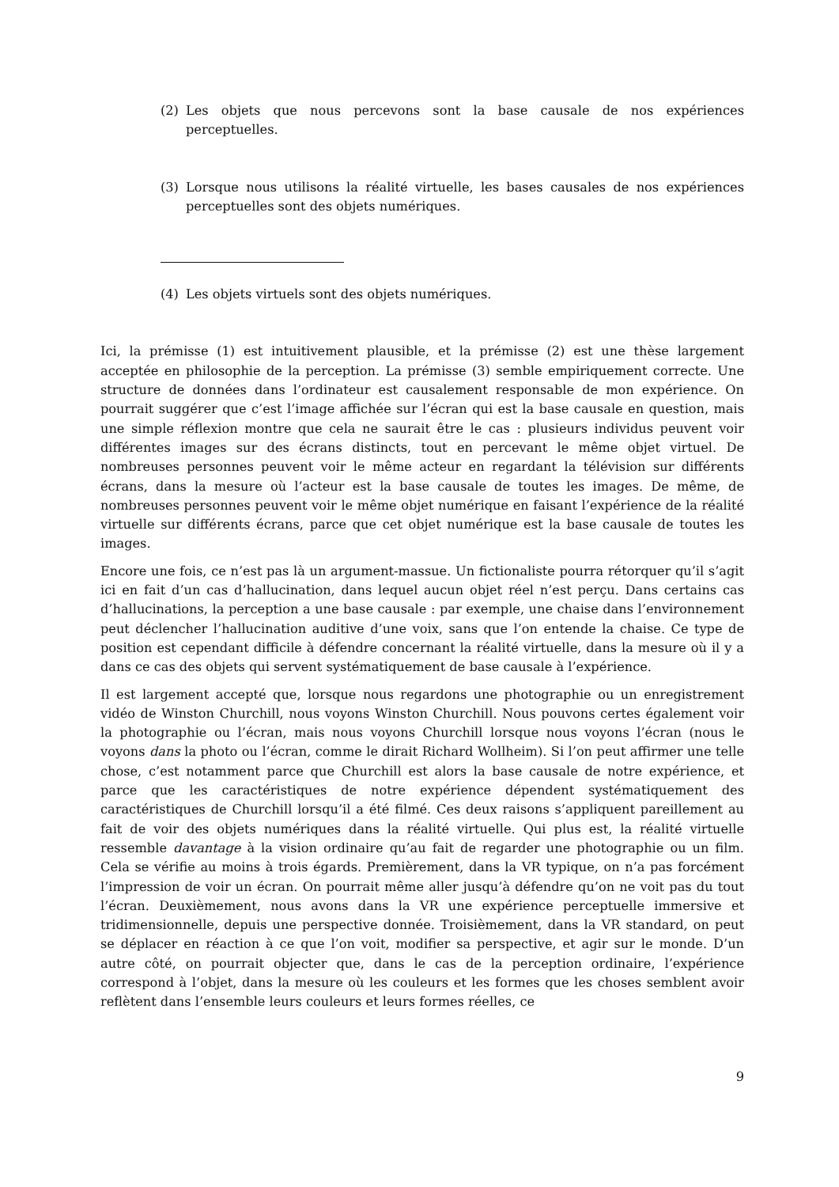(2) Les objets que nous percevons sont la base causale de nos expériences perceptuelles.
(3) Lorsque nous utilisons la réalité virtuelle, les bases causales de nos expériences perceptuelles sont des objets numériques.
(4) Les objets virtuels sont des objets numériques.
Ici, la prémisse (1) est intuitivement plausible, et la prémisse (2) est une thèse largement acceptée en philosophie de la perception. La prémisse (3) semble empiriquement correcte. Une structure de données dans l’ordinateur est causalement responsable de mon expérience. On pourrait suggérer que c’est l’image affichée sur l’écran qui est la base causale en question, mais une simple réflexion montre que cela ne saurait être le cas : plusieurs individus peuvent voir différentes images sur des écrans distincts, tout en percevant le même objet virtuel. De nombreuses personnes peuvent voir le même acteur en regardant la télévision sur différents écrans, dans la mesure où l’acteur est la base causale de toutes les images. De même, de nombreuses personnes peuvent voir le même objet numérique en faisant l’expérience de la réalité virtuelle sur différents écrans, parce que cet objet numérique est la base causale de toutes les images.
Encore une fois, ce n’est pas là un argument-massue. Un fictionaliste pourra rétorquer qu’il s’agit ici en fait d’un cas d’hallucination, dans lequel aucun objet réel n’est perçu. Dans certains cas d’hallucinations, la perception a une base causale : par exemple, une chaise dans l’environnement peut déclencher l’hallucination auditive d’une voix, sans que l’on entende la chaise. Ce type de position est cependant difficile à défendre concernant la réalité virtuelle, dans la mesure où il y a dans ce cas des objets qui servent systématiquement de base causale à l’expérience.
Il est largement accepté que, lorsque nous regardons une photographie ou un enregistrement vidéo de Winston Churchill, nous voyons Winston Churchill. Nous pouvons certes également voir la photographie ou l’écran, mais nous voyons Churchill lorsque nous voyons l’écran (nous le voyons dans la photo ou l’écran, comme le dirait Richard Wollheim). Si l’on peut affirmer une telle chose, c’est notamment parce que Churchill est alors la base causale de notre expérience, et parce que les caractéristiques de notre expérience dépendent systématiquement des caractéristiques de Churchill lorsqu’il a été filmé. Ces deux raisons s’appliquent pareillement au fait de voir des objets numériques dans la réalité virtuelle. Qui plus est, la réalité virtuelle ressemble davantage à la vision ordinaire qu’au fait de regarder une photographie ou un film. Cela se vérifie au moins à trois égards. Premièrement, dans la VR typique, on n’a pas forcément l’impression de voir un écran. On pourrait même aller jusqu’à défendre qu’on ne voit pas du tout l’écran. Deuxièmement, nous avons dans la VR une expérience perceptuelle immersive et tridimensionnelle, depuis une perspective donnée. Troisièmement, dans la VR standard, on peut se déplacer en réaction à ce que l’on voit, modifier sa perspective, et agir sur le monde. D’un autre côté, on pourrait objecter que, dans le cas de la perception ordinaire, l’expérience correspond à l’objet, dans la mesure où les couleurs et les formes que les choses semblent avoir reflètent dans l’ensemble leurs couleurs et leurs formes réelles, ce
9